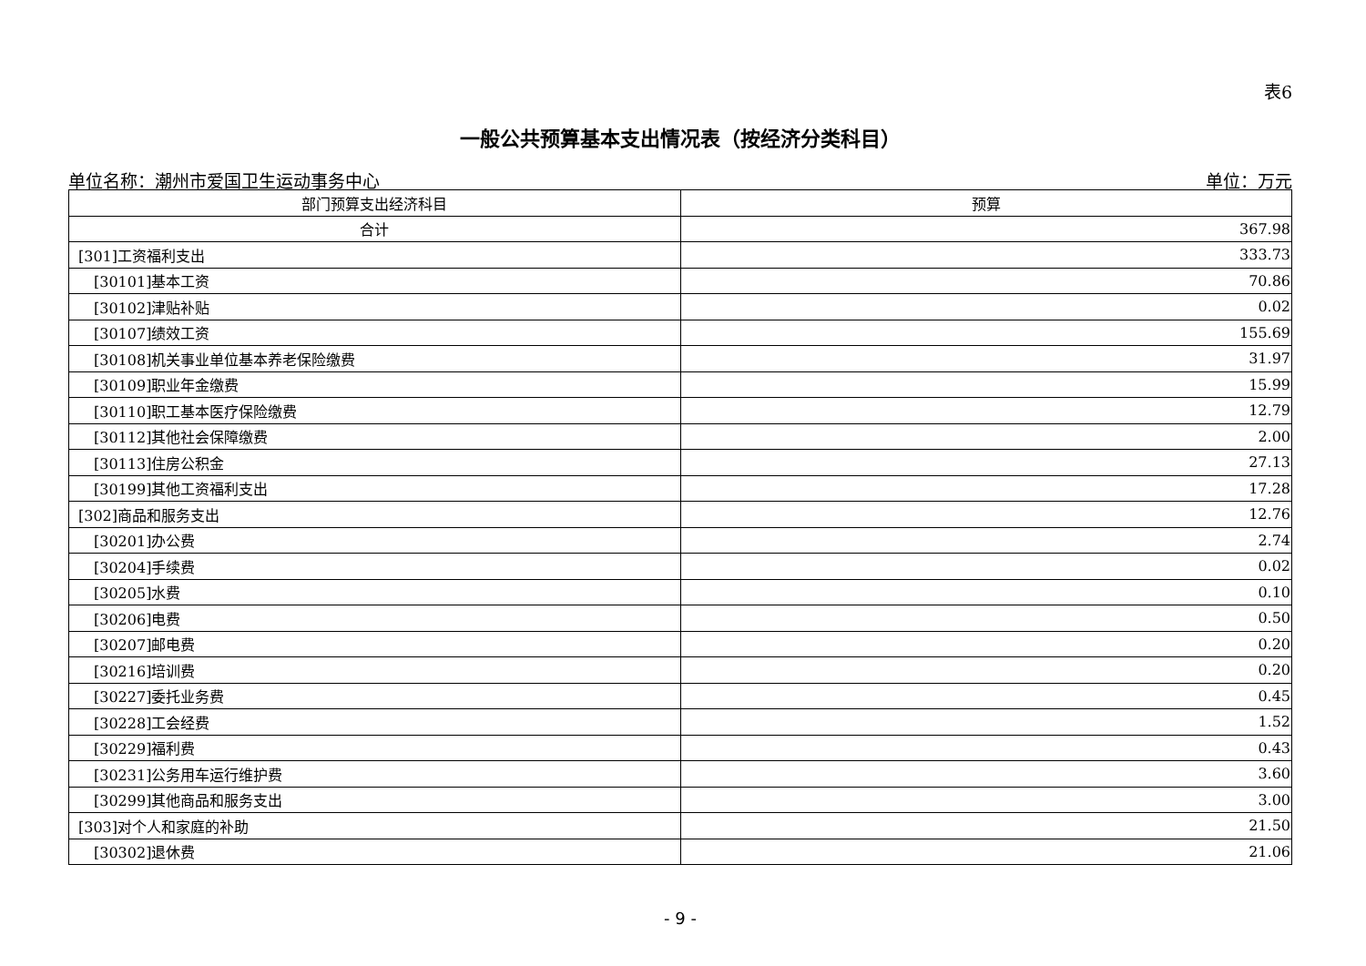表6
一般公共预算基本支出情况表（按经济分类科目）
单位名称：潮州市爱国卫生运动事务中心 单位：万元
| 部门预算支出经济科目 | 预算 |
| --- | --- |
| 合计 | 367.98 |
| [301]工资福利支出 | 333.73 |
| [30101]基本工资 | 70.86 |
| [30102]津贴补贴 | 0.02 |
| [30107]绩效工资 | 155.69 |
| [30108]机关事业单位基本养老保险缴费 | 31.97 |
| [30109]职业年金缴费 | 15.99 |
| [30110]职工基本医疗保险缴费 | 12.79 |
| [30112]其他社会保障缴费 | 2.00 |
| [30113]住房公积金 | 27.13 |
| [30199]其他工资福利支出 | 17.28 |
| [302]商品和服务支出 | 12.76 |
| [30201]办公费 | 2.74 |
| [30204]手续费 | 0.02 |
| [30205]水费 | 0.10 |
| [30206]电费 | 0.50 |
| [30207]邮电费 | 0.20 |
| [30216]培训费 | 0.20 |
| [30227]委托业务费 | 0.45 |
| [30228]工会经费 | 1.52 |
| [30229]福利费 | 0.43 |
| [30231]公务用车运行维护费 | 3.60 |
| [30299]其他商品和服务支出 | 3.00 |
| [303]对个人和家庭的补助 | 21.50 |
| [30302]退休费 | 21.06 |
- 9 -